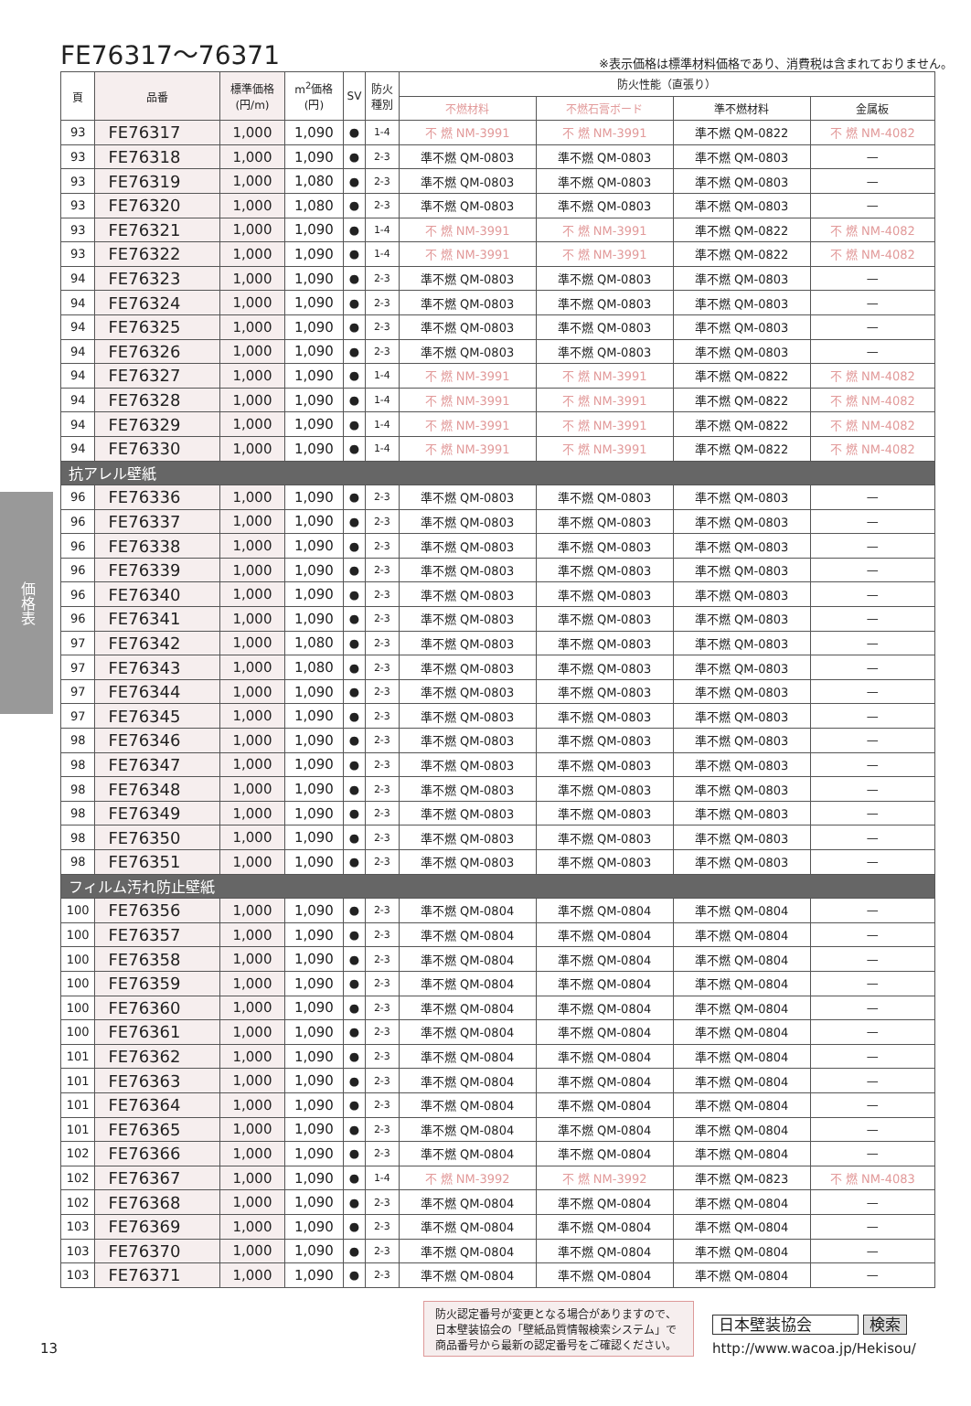FE76317～76371
※表示価格は標準材料価格であり、消費税は含まれておりません。
価格表
| 頁 | 品番 | 標準価格 (円/m) | m<sup>2</sup>価格 (円) | SV | 防火 種別 | 防火性能（直張り） | | | |
| --- | --- | --- | --- | --- | --- | --- | --- | --- | --- |
| | | | | | | 不燃材料 | 不燃石膏ボード | 準不燃材料 | 金属板 |
| 93 | FE76317 | 1,000 | 1,090 | ● | 1-4 | 不 燃 NM-3991 | 不 燃 NM-3991 | 準不燃 QM-0822 | 不 燃 NM-4082 |
| 93 | FE76318 | 1,000 | 1,090 | ● | 2-3 | 準不燃 QM-0803 | 準不燃 QM-0803 | 準不燃 QM-0803 | — |
| 93 | FE76319 | 1,000 | 1,080 | ● | 2-3 | 準不燃 QM-0803 | 準不燃 QM-0803 | 準不燃 QM-0803 | — |
| 93 | FE76320 | 1,000 | 1,080 | ● | 2-3 | 準不燃 QM-0803 | 準不燃 QM-0803 | 準不燃 QM-0803 | — |
| 93 | FE76321 | 1,000 | 1,090 | ● | 1-4 | 不 燃 NM-3991 | 不 燃 NM-3991 | 準不燃 QM-0822 | 不 燃 NM-4082 |
| 93 | FE76322 | 1,000 | 1,090 | ● | 1-4 | 不 燃 NM-3991 | 不 燃 NM-3991 | 準不燃 QM-0822 | 不 燃 NM-4082 |
| 94 | FE76323 | 1,000 | 1,090 | ● | 2-3 | 準不燃 QM-0803 | 準不燃 QM-0803 | 準不燃 QM-0803 | — |
| 94 | FE76324 | 1,000 | 1,090 | ● | 2-3 | 準不燃 QM-0803 | 準不燃 QM-0803 | 準不燃 QM-0803 | — |
| 94 | FE76325 | 1,000 | 1,090 | ● | 2-3 | 準不燃 QM-0803 | 準不燃 QM-0803 | 準不燃 QM-0803 | — |
| 94 | FE76326 | 1,000 | 1,090 | ● | 2-3 | 準不燃 QM-0803 | 準不燃 QM-0803 | 準不燃 QM-0803 | — |
| 94 | FE76327 | 1,000 | 1,090 | ● | 1-4 | 不 燃 NM-3991 | 不 燃 NM-3991 | 準不燃 QM-0822 | 不 燃 NM-4082 |
| 94 | FE76328 | 1,000 | 1,090 | ● | 1-4 | 不 燃 NM-3991 | 不 燃 NM-3991 | 準不燃 QM-0822 | 不 燃 NM-4082 |
| 94 | FE76329 | 1,000 | 1,090 | ● | 1-4 | 不 燃 NM-3991 | 不 燃 NM-3991 | 準不燃 QM-0822 | 不 燃 NM-4082 |
| 94 | FE76330 | 1,000 | 1,090 | ● | 1-4 | 不 燃 NM-3991 | 不 燃 NM-3991 | 準不燃 QM-0822 | 不 燃 NM-4082 |
| 抗アレル壁紙 | | | | | | | | | |
| 96 | FE76336 | 1,000 | 1,090 | ● | 2-3 | 準不燃 QM-0803 | 準不燃 QM-0803 | 準不燃 QM-0803 | — |
| 96 | FE76337 | 1,000 | 1,090 | ● | 2-3 | 準不燃 QM-0803 | 準不燃 QM-0803 | 準不燃 QM-0803 | — |
| 96 | FE76338 | 1,000 | 1,090 | ● | 2-3 | 準不燃 QM-0803 | 準不燃 QM-0803 | 準不燃 QM-0803 | — |
| 96 | FE76339 | 1,000 | 1,090 | ● | 2-3 | 準不燃 QM-0803 | 準不燃 QM-0803 | 準不燃 QM-0803 | — |
| 96 | FE76340 | 1,000 | 1,090 | ● | 2-3 | 準不燃 QM-0803 | 準不燃 QM-0803 | 準不燃 QM-0803 | — |
| 96 | FE76341 | 1,000 | 1,090 | ● | 2-3 | 準不燃 QM-0803 | 準不燃 QM-0803 | 準不燃 QM-0803 | — |
| 97 | FE76342 | 1,000 | 1,080 | ● | 2-3 | 準不燃 QM-0803 | 準不燃 QM-0803 | 準不燃 QM-0803 | — |
| 97 | FE76343 | 1,000 | 1,080 | ● | 2-3 | 準不燃 QM-0803 | 準不燃 QM-0803 | 準不燃 QM-0803 | — |
| 97 | FE76344 | 1,000 | 1,090 | ● | 2-3 | 準不燃 QM-0803 | 準不燃 QM-0803 | 準不燃 QM-0803 | — |
| 97 | FE76345 | 1,000 | 1,090 | ● | 2-3 | 準不燃 QM-0803 | 準不燃 QM-0803 | 準不燃 QM-0803 | — |
| 98 | FE76346 | 1,000 | 1,090 | ● | 2-3 | 準不燃 QM-0803 | 準不燃 QM-0803 | 準不燃 QM-0803 | — |
| 98 | FE76347 | 1,000 | 1,090 | ● | 2-3 | 準不燃 QM-0803 | 準不燃 QM-0803 | 準不燃 QM-0803 | — |
| 98 | FE76348 | 1,000 | 1,090 | ● | 2-3 | 準不燃 QM-0803 | 準不燃 QM-0803 | 準不燃 QM-0803 | — |
| 98 | FE76349 | 1,000 | 1,090 | ● | 2-3 | 準不燃 QM-0803 | 準不燃 QM-0803 | 準不燃 QM-0803 | — |
| 98 | FE76350 | 1,000 | 1,090 | ● | 2-3 | 準不燃 QM-0803 | 準不燃 QM-0803 | 準不燃 QM-0803 | — |
| 98 | FE76351 | 1,000 | 1,090 | ● | 2-3 | 準不燃 QM-0803 | 準不燃 QM-0803 | 準不燃 QM-0803 | — |
| フィルム汚れ防止壁紙 | | | | | | | | | |
| 100 | FE76356 | 1,000 | 1,090 | ● | 2-3 | 準不燃 QM-0804 | 準不燃 QM-0804 | 準不燃 QM-0804 | — |
| 100 | FE76357 | 1,000 | 1,090 | ● | 2-3 | 準不燃 QM-0804 | 準不燃 QM-0804 | 準不燃 QM-0804 | — |
| 100 | FE76358 | 1,000 | 1,090 | ● | 2-3 | 準不燃 QM-0804 | 準不燃 QM-0804 | 準不燃 QM-0804 | — |
| 100 | FE76359 | 1,000 | 1,090 | ● | 2-3 | 準不燃 QM-0804 | 準不燃 QM-0804 | 準不燃 QM-0804 | — |
| 100 | FE76360 | 1,000 | 1,090 | ● | 2-3 | 準不燃 QM-0804 | 準不燃 QM-0804 | 準不燃 QM-0804 | — |
| 100 | FE76361 | 1,000 | 1,090 | ● | 2-3 | 準不燃 QM-0804 | 準不燃 QM-0804 | 準不燃 QM-0804 | — |
| 101 | FE76362 | 1,000 | 1,090 | ● | 2-3 | 準不燃 QM-0804 | 準不燃 QM-0804 | 準不燃 QM-0804 | — |
| 101 | FE76363 | 1,000 | 1,090 | ● | 2-3 | 準不燃 QM-0804 | 準不燃 QM-0804 | 準不燃 QM-0804 | — |
| 101 | FE76364 | 1,000 | 1,090 | ● | 2-3 | 準不燃 QM-0804 | 準不燃 QM-0804 | 準不燃 QM-0804 | — |
| 101 | FE76365 | 1,000 | 1,090 | ● | 2-3 | 準不燃 QM-0804 | 準不燃 QM-0804 | 準不燃 QM-0804 | — |
| 102 | FE76366 | 1,000 | 1,090 | ● | 2-3 | 準不燃 QM-0804 | 準不燃 QM-0804 | 準不燃 QM-0804 | — |
| 102 | FE76367 | 1,000 | 1,090 | ● | 1-4 | 不 燃 NM-3992 | 不 燃 NM-3992 | 準不燃 QM-0823 | 不 燃 NM-4083 |
| 102 | FE76368 | 1,000 | 1,090 | ● | 2-3 | 準不燃 QM-0804 | 準不燃 QM-0804 | 準不燃 QM-0804 | — |
| 103 | FE76369 | 1,000 | 1,090 | ● | 2-3 | 準不燃 QM-0804 | 準不燃 QM-0804 | 準不燃 QM-0804 | — |
| 103 | FE76370 | 1,000 | 1,090 | ● | 2-3 | 準不燃 QM-0804 | 準不燃 QM-0804 | 準不燃 QM-0804 | — |
| 103 | FE76371 | 1,000 | 1,090 | ● | 2-3 | 準不燃 QM-0804 | 準不燃 QM-0804 | 準不燃 QM-0804 | — |
13
防火認定番号が変更となる場合がありますので、日本壁装協会の「壁紙品質情報検索システム」で商品番号から最新の認定番号をご確認ください。
日本壁装協会 検索
http://www.wacoa.jp/Hekisou/